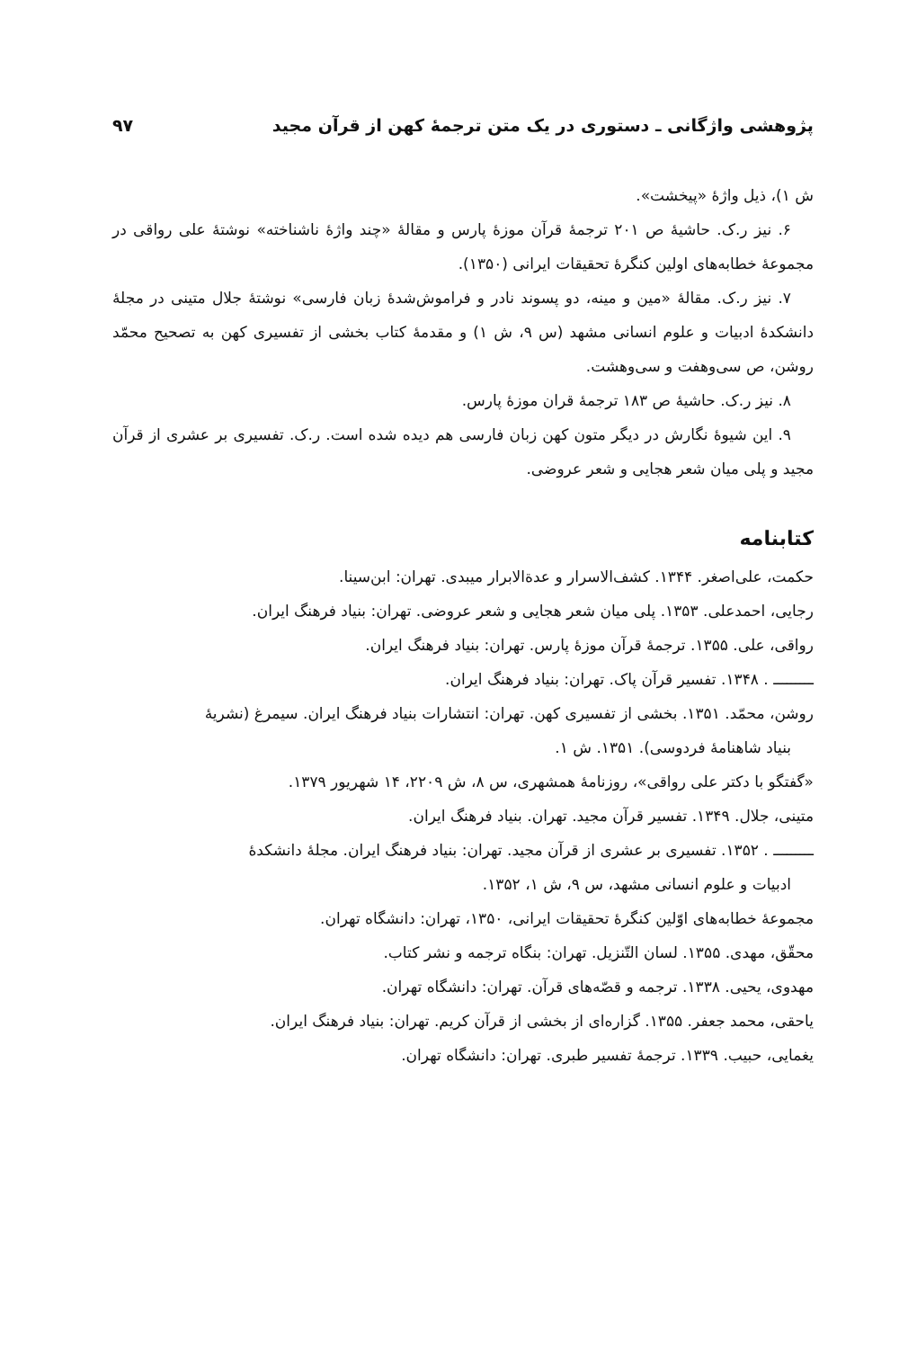پژوهشی واژگانی ـ دستوری در یک متن ترجمهٔ کهن از قرآن مجید ۹۷
ش ۱)، ذیل واژهٔ «پیخشت».
۶. نیز ر.ک. حاشیهٔ ص ۲۰۱ ترجمهٔ قرآن موزهٔ پارس و مقالهٔ «چند واژهٔ ناشناخته» نوشتهٔ علی رواقی در مجموعهٔ خطابه‌های اولین کنگرهٔ تحقیقات ایرانی (۱۳۵۰).
۷. نیز ر.ک. مقالهٔ «مین و مینه، دو پسوند نادر و فراموش‌شدهٔ زبان فارسی» نوشتهٔ جلال متینی در مجلهٔ دانشکدهٔ ادبیات و علوم انسانی مشهد (س ۹، ش ۱) و مقدمهٔ کتاب بخشی از تفسیری کهن به تصحیح محمّد روشن، ص سی‌وهفت و سی‌وهشت.
۸. نیز ر.ک. حاشیهٔ ص ۱۸۳ ترجمهٔ قران موزهٔ پارس.
۹. این شیوهٔ نگارش در دیگر متون کهن زبان فارسی هم دیده شده است. ر.ک. تفسیری بر عشری از قرآن مجید و پلی میان شعر هجایی و شعر عروضی.
کتابنامه
حکمت، علی‌اصغر. ۱۳۴۴. کشف‌الاسرار و عدة‌الابرار میبدی. تهران: ابن‌سینا.
رجایی، احمدعلی. ۱۳۵۳. پلی میان شعر هجایی و شعر عروضی. تهران: بنیاد فرهنگ ایران.
رواقی، علی. ۱۳۵۵. ترجمهٔ قرآن موزهٔ پارس. تهران: بنیاد فرهنگ ایران.
ـــــــــ . ۱۳۴۸. تفسیر قرآن پاک. تهران: بنیاد فرهنگ ایران.
روشن، محمّد. ۱۳۵۱. بخشی از تفسیری کهن. تهران: انتشارات بنیاد فرهنگ ایران. سیمرغ (نشریهٔ
بنیاد شاهنامهٔ فردوسی). ۱۳۵۱. ش ۱.
«گفتگو با دکتر علی رواقی»، روزنامهٔ همشهری، س ۸، ش ۲۲۰۹، ۱۴ شهریور ۱۳۷۹.
متینی، جلال. ۱۳۴۹. تفسیر قرآن مجید. تهران. بنیاد فرهنگ ایران.
ـــــــــ . ۱۳۵۲. تفسیری بر عشری از قرآن مجید. تهران: بنیاد فرهنگ ایران. مجلهٔ دانشکدهٔ
ادبیات و علوم انسانی مشهد، س ۹، ش ۱، ۱۳۵۲.
مجموعهٔ خطابه‌های اوّلین کنگرهٔ تحقیقات ایرانی، ۱۳۵۰، تهران: دانشگاه تهران.
محقّق، مهدی. ۱۳۵۵. لسان التّنزیل. تهران: بنگاه ترجمه و نشر کتاب.
مهدوی، یحیی. ۱۳۳۸. ترجمه و قصّه‌های قرآن. تهران: دانشگاه تهران.
یاحقی، محمد جعفر. ۱۳۵۵. گزاره‌ای از بخشی از قرآن کریم. تهران: بنیاد فرهنگ ایران.
یغمایی، حبیب. ۱۳۳۹. ترجمهٔ تفسیر طبری. تهران: دانشگاه تهران.